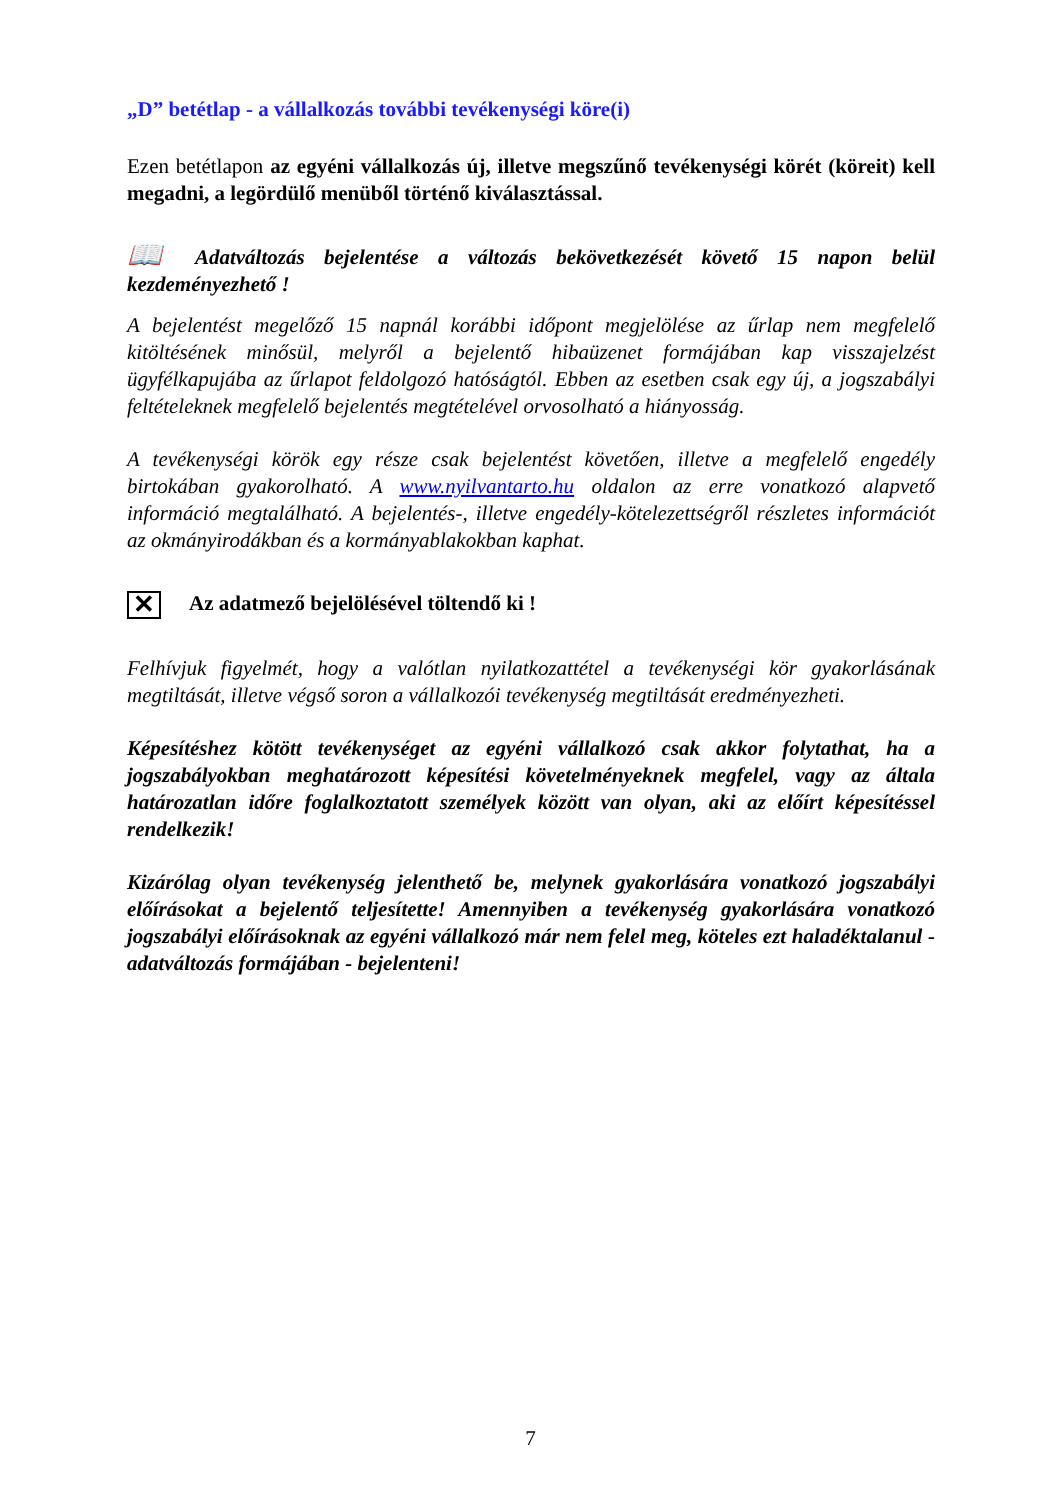„D” betétlap - a vállalkozás további tevékenységi köre(i)
Ezen betétlapon az egyéni vállalkozás új, illetve megszűnő tevékenységi körét (köreit) kell megadni, a legördülő menüből történő kiválasztással.
📖 Adatváltozás bejelentése a változás bekövetkezését követő 15 napon belül kezdeményezhető !
A bejelentést megelőző 15 napnál korábbi időpont megjelölése az űrlap nem megfelelő kitöltésének minősül, melyről a bejelentő hibaüzenet formájában kap visszajelzést ügyfélkapujába az űrlapot feldolgozó hatóságtól. Ebben az esetben csak egy új, a jogszabályi feltételeknek megfelelő bejelentés megtételével orvosolható a hiányosság.
A tevékenységi körök egy része csak bejelentést követően, illetve a megfelelő engedély birtokában gyakorolható. A www.nyilvantarto.hu oldalon az erre vonatkozó alapvető információ megtalálható. A bejelentés-, illetve engedély-kötelezettségről részletes információt az okmányirodákban és a kormányablakokban kaphat.
✕ Az adatmező bejelölésével töltendő ki !
Felhívjuk figyelmét, hogy a valótlan nyilatkozattétel a tevékenységi kör gyakorlásának megtiltását, illetve végső soron a vállalkozói tevékenység megtiltását eredményezheti.
Képesítéshez kötött tevékenységet az egyéni vállalkozó csak akkor folytathat, ha a jogszabályokban meghatározott képesítési követelményeknek megfelel, vagy az általa határozatlan időre foglalkoztatott személyek között van olyan, aki az előírt képesítéssel rendelkezik!
Kizárólag olyan tevékenység jelenthető be, melynek gyakorlására vonatkozó jogszabályi előírásokat a bejelentő teljesítette! Amennyiben a tevékenység gyakorlására vonatkozó jogszabályi előírásoknak az egyéni vállalkozó már nem felel meg, köteles ezt haladéktalanul - adatváltozás formájában - bejelenteni!
7